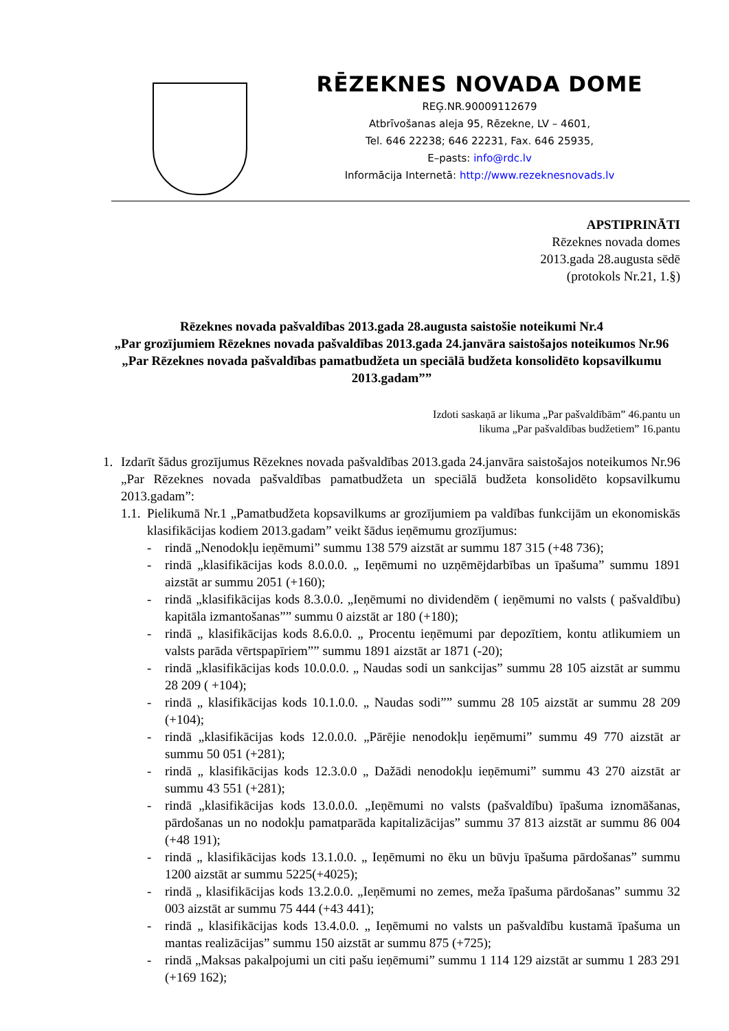RĒZEKNES NOVADA DOME
REĢ.NR.90009112679
Atbrīvošanas aleja 95, Rēzekne, LV – 4601,
Tel. 646 22238; 646 22231, Fax. 646 25935,
E–pasts: info@rdc.lv
Informācija Internetā: http://www.rezeknesnovads.lv
APSTIPRINĀTI
Rēzeknes novada domes
2013.gada 28.augusta sēdē
(protokols Nr.21, 1.§)
Rēzeknes novada pašvaldības 2013.gada 28.augusta saistošie noteikumi Nr.4
„Par grozījumiem Rēzeknes novada pašvaldības 2013.gada 24.janvāra saistošajos noteikumos Nr.96 „Par Rēzeknes novada pašvaldības pamatbudžeta un speciālā budžeta konsolidēto kopsavilkumu 2013.gadam””
Izdoti saskaņā ar likuma „Par pašvaldībām” 46.pantu un
likuma „Par pašvaldības budžetiem” 16.pantu
1. Izdarīt šādus grozījumus Rēzeknes novada pašvaldības 2013.gada 24.janvāra saistošajos noteikumos Nr.96 „Par Rēzeknes novada pašvaldības pamatbudžeta un speciālā budžeta konsolidēto kopsavilkumu 2013.gadam”:
1.1. Pielikumā Nr.1 „Pamatbudžeta kopsavilkums ar grozījumiem pa valdības funkcijām un ekonomiskās klasifikācijas kodiem 2013.gadam” veikt šādus ieņēmumu grozījumus:
- rindā „Nenodokļu ieņēmumi” summu 138 579 aizstāt ar summu 187 315 (+48 736);
- rindā „klasifikācijas kods 8.0.0.0. „ Ieņēmumi no uzņēmējdarbības un īpašuma” summu 1891 aizstāt ar summu 2051 (+160);
- rindā „klasifikācijas kods 8.3.0.0. „Ieņēmumi no dividendēm ( ieņēmumi no valsts ( pašvaldību) kapitāla izmantošanas”” summu 0 aizstāt ar 180 (+180);
- rindā „ klasifikācijas kods 8.6.0.0. „ Procentu ieņēmumi par depozītiem, kontu atlikumiem un valsts parāda vērtspapīriem”” summu 1891 aizstāt ar 1871 (-20);
- rindā „klasifikācijas kods 10.0.0.0. „ Naudas sodi un sankcijas” summu 28 105 aizstāt ar summu 28 209 ( +104);
- rindā „ klasifikācijas kods 10.1.0.0. „ Naudas sodi”” summu 28 105 aizstāt ar summu 28 209 (+104);
- rindā „klasifikācijas kods 12.0.0.0. „Pārējie nenodokļu ieņēmumi” summu 49 770 aizstāt ar summu 50 051 (+281);
- rindā „ klasifikācijas kods 12.3.0.0 „ Dažādi nenodokļu ieņēmumi” summu 43 270 aizstāt ar summu 43 551 (+281);
- rindā „klasifikācijas kods 13.0.0.0. „Ieņēmumi no valsts (pašvaldību) īpašuma iznomāšanas, pārdošanas un no nodokļu pamatparāda kapitalizācijas” summu 37 813 aizstāt ar summu 86 004 (+48 191);
- rindā „ klasifikācijas kods 13.1.0.0. „ Ieņēmumi no ēku un būvju īpašuma pārdošanas” summu 1200 aizstāt ar summu 5225(+4025);
- rindā „ klasifikācijas kods 13.2.0.0. „Ieņēmumi no zemes, meža īpašuma pārdošanas” summu 32 003 aizstāt ar summu 75 444 (+43 441);
- rindā „ klasifikācijas kods 13.4.0.0. „ Ieņēmumi no valsts un pašvaldību kustamā īpašuma un mantas realizācijas” summu 150 aizstāt ar summu 875 (+725);
- rindā „Maksas pakalpojumi un citi pašu ieņēmumi” summu 1 114 129 aizstāt ar summu 1 283 291 (+169 162);